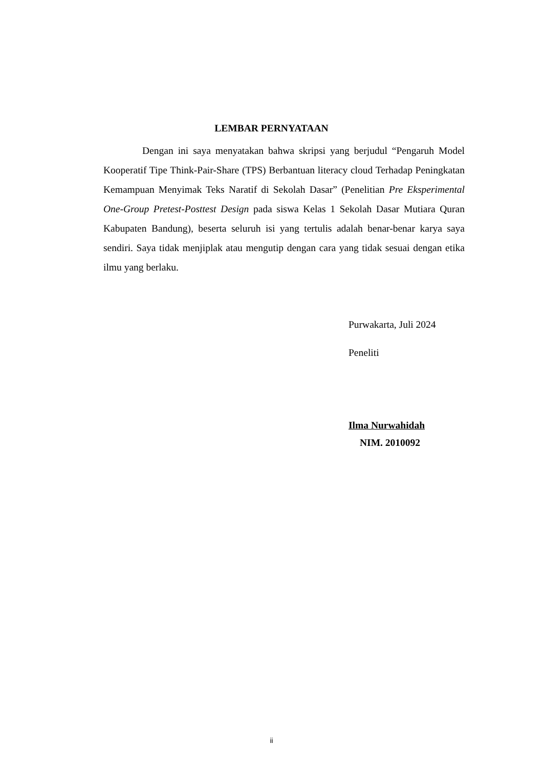LEMBAR PERNYATAAN
Dengan ini saya menyatakan bahwa skripsi yang berjudul “Pengaruh Model Kooperatif Tipe Think-Pair-Share (TPS) Berbantuan literacy cloud Terhadap Peningkatan Kemampuan Menyimak Teks Naratif di Sekolah Dasar” (Penelitian Pre Eksperimental One-Group Pretest-Posttest Design pada siswa Kelas 1 Sekolah Dasar Mutiara Quran Kabupaten Bandung), beserta seluruh isi yang tertulis adalah benar-benar karya saya sendiri. Saya tidak menjiplak atau mengutip dengan cara yang tidak sesuai dengan etika ilmu yang berlaku.
Purwakarta, Juli 2024
Peneliti
Ilma Nurwahidah
NIM. 2010092
ii